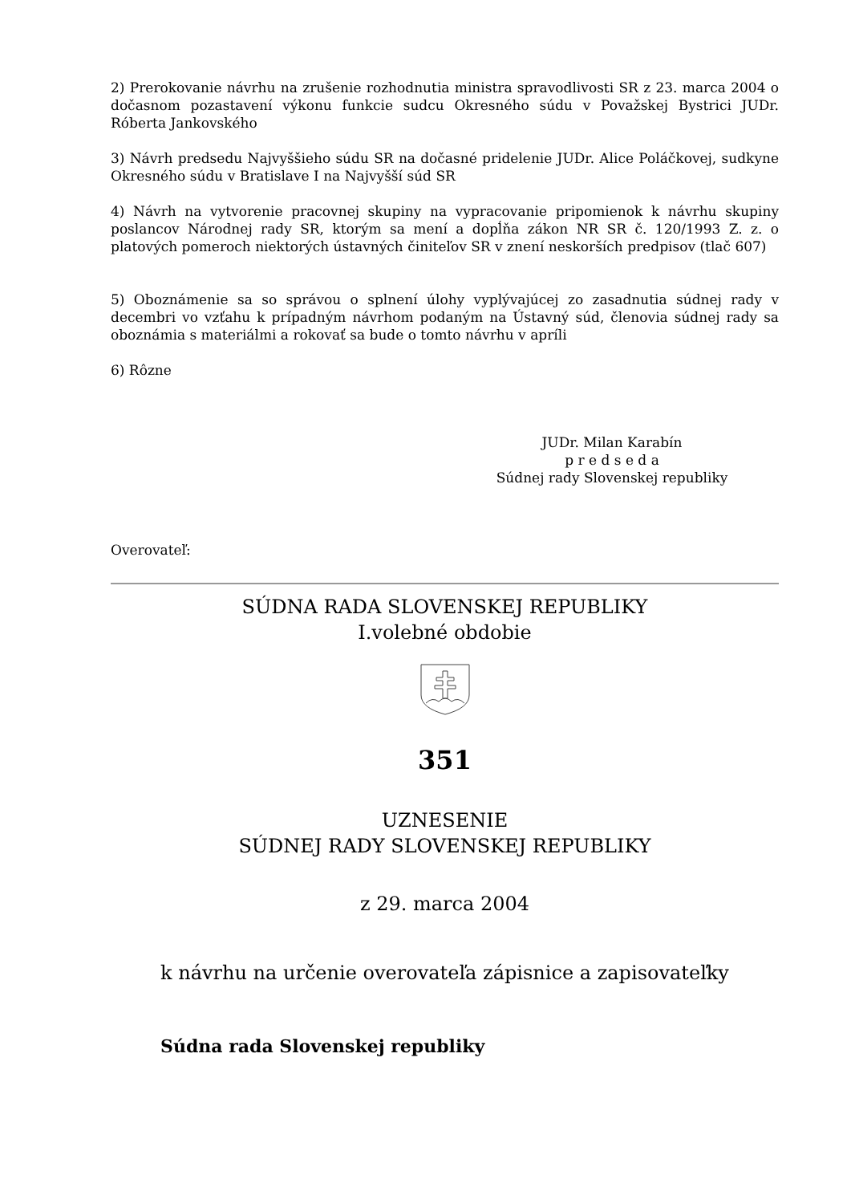2) Prerokovanie návrhu na zrušenie rozhodnutia ministra spravodlivosti SR z 23. marca 2004 o dočasnom pozastavení výkonu funkcie sudcu Okresného súdu v Považskej Bystrici JUDr. Róberta Jankovského
3) Návrh predsedu Najvyššieho súdu SR na dočasné pridelenie JUDr. Alice Poláčkovej, sudkyne Okresného súdu v Bratislave I na Najvyšší súd SR
4) Návrh na vytvorenie pracovnej skupiny na vypracovanie pripomienok k návrhu skupiny poslancov Národnej rady SR, ktorým sa mení a dopĺňa zákon NR SR č. 120/1993 Z. z. o platových pomeroch niektorých ústavných činiteľov SR v znení neskorších predpisov (tlač 607)
5) Oboznámenie sa so správou o splnení úlohy vyplývajúcej zo zasadnutia súdnej rady v decembri vo vzťahu k prípadným návrhom podaným na Ústavný súd, členovia súdnej rady sa oboznámia s materiálmi a rokovať sa bude o tomto návrhu v apríli
6) Rôzne
JUDr. Milan Karabín
p r e d s e d a
Súdnej rady Slovenskej republiky
Overovateľ:
SÚDNA RADA SLOVENSKEJ REPUBLIKY
I.volebné obdobie
351
UZNESENIE
SÚDNEJ RADY SLOVENSKEJ REPUBLIKY
z 29. marca 2004
k návrhu na určenie overovateľa zápisnice a zapisovateľky
Súdna rada Slovenskej republiky